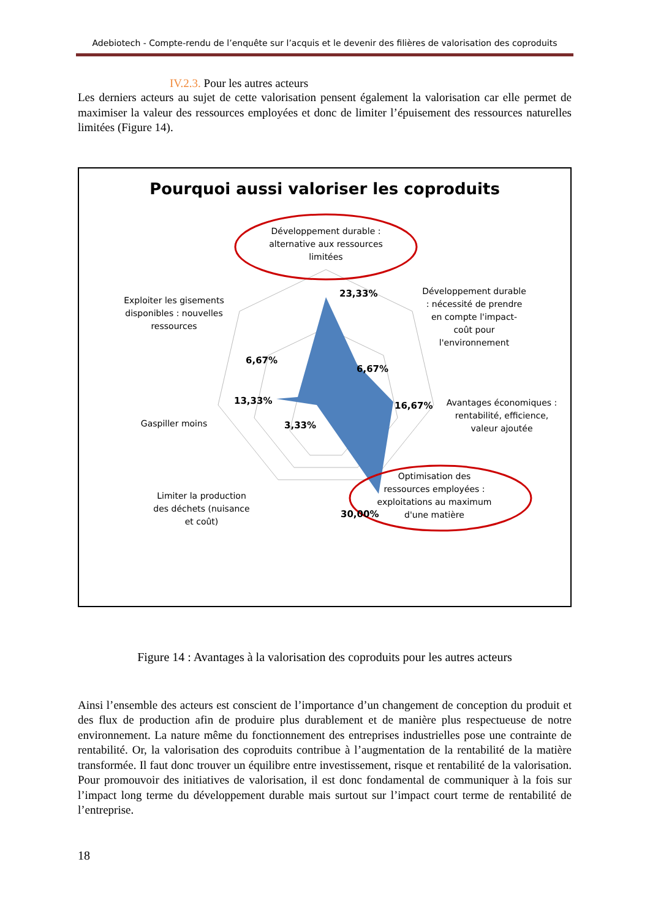Adebiotech - Compte-rendu de l’enquête sur l’acquis et le devenir des filières de valorisation des coproduits
IV.2.3. Pour les autres acteurs
Les derniers acteurs au sujet de cette valorisation pensent également la valorisation car elle permet de maximiser la valeur des ressources employées et donc de limiter l’épuisement des ressources naturelles limitées (Figure 14).
Pourquoi aussi valoriser les coproduits
Développement durable : alternative aux ressources limitées
Développement durable : nécessité de prendre en compte l'impact-coût pour l'environnement
Avantages économiques : rentabilité, efficience, valeur ajoutée
Optimisation des ressources employées : exploitations au maximum d'une matière
Limiter la production des déchets (nuisance et coût)
Gaspiller moins
Exploiter les gisements disponibles : nouvelles ressources
23,33%
6,67%
16,67%
30,00%
3,33%
13,33%
6,67%
Figure 14 : Avantages à la valorisation des coproduits pour les autres acteurs
Ainsi l’ensemble des acteurs est conscient de l’importance d’un changement de conception du produit et des flux de production afin de produire plus durablement et de manière plus respectueuse de notre environnement. La nature même du fonctionnement des entreprises industrielles pose une contrainte de rentabilité. Or, la valorisation des coproduits contribue à l’augmentation de la rentabilité de la matière transformée. Il faut donc trouver un équilibre entre investissement, risque et rentabilité de la valorisation. Pour promouvoir des initiatives de valorisation, il est donc fondamental de communiquer à la fois sur l’impact long terme du développement durable mais surtout sur l’impact court terme de rentabilité de l’entreprise.
18